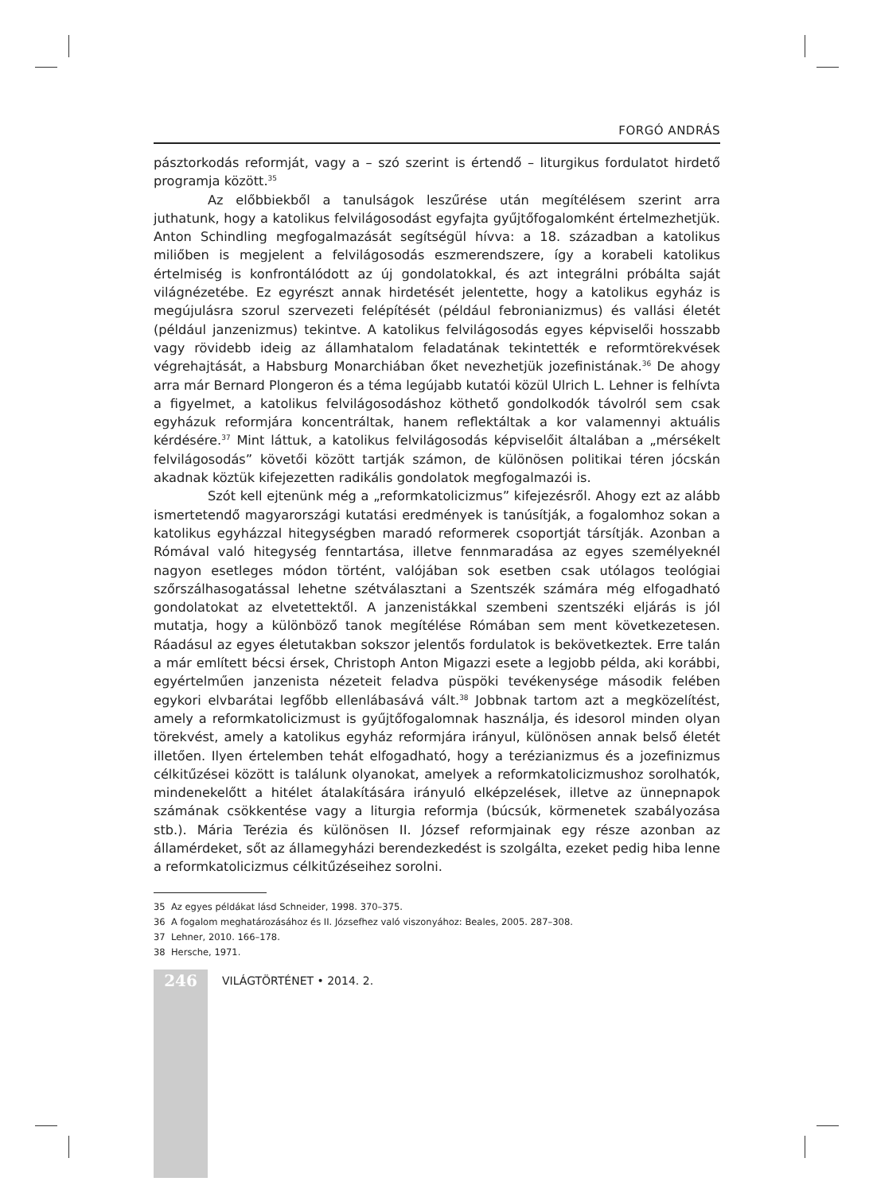FORGÓ ANDRÁS
pásztorkodás reformját, vagy a – szó szerint is értendő – liturgikus fordulatot hirdető programja között.<sup>35</sup>
Az előbbiekből a tanulságok leszűrése után megítélésem szerint arra juthatunk, hogy a katolikus felvilágosodást egyfajta gyűjtőfogalomként értelmezhetjük. Anton Schindling megfogalmazását segítségül hívva: a 18. században a katolikus miliőben is megjelent a felvilágosodás eszmerendszere, így a korabeli katolikus értelmiség is konfrontálódott az új gondolatokkal, és azt integrálni próbálta saját világnézetébe. Ez egyrészt annak hirdetését jelentette, hogy a katolikus egyház is megújulásra szorul szervezeti felépítését (például febronianizmus) és vallási életét (például janzenizmus) tekintve. A katolikus felvilágosodás egyes képviselői hosszabb vagy rövidebb ideig az államhatalom feladatának tekintették e reformtörekvések végrehajtását, a Habsburg Monarchiában őket nevezhetjük jozefinistának.<sup>36</sup> De ahogy arra már Bernard Plongeron és a téma legújabb kutatói közül Ulrich L. Lehner is felhívta a figyelmet, a katolikus felvilágosodáshoz köthető gondolkodók távolról sem csak egyházuk reformjára koncentráltak, hanem reflektáltak a kor valamennyi aktuális kérdésére.<sup>37</sup> Mint láttuk, a katolikus felvilágosodás képviselőit általában a „mérsékelt felvilágosodás” követői között tartják számon, de különösen politikai téren jócskán akadnak köztük kifejezetten radikális gondolatok megfogalmazói is.
Szót kell ejtenünk még a „reformkatolicizmus” kifejezésről. Ahogy ezt az alább ismertetendő magyarországi kutatási eredmények is tanúsítják, a fogalomhoz sokan a katolikus egyházzal hitegységben maradó reformerek csoportját társítják. Azonban a Rómával való hitegység fenntartása, illetve fennmaradása az egyes személyeknél nagyon esetleges módon történt, valójában sok esetben csak utólagos teológiai szőrszálhasogatással lehetne szétválasztani a Szentszék számára még elfogadható gondolatokat az elvetettektől. A janzenistákkal szembeni szentszéki eljárás is jól mutatja, hogy a különböző tanok megítélése Rómában sem ment következetesen. Ráadásul az egyes életutakban sokszor jelentős fordulatok is bekövetkeztek. Erre talán a már említett bécsi érsek, Christoph Anton Migazzi esete a legjobb példa, aki korábbi, egyértelműen janzenista nézeteit feladva püspöki tevékenysége második felében egykori elvbarátai legfőbb ellenlábasává vált.<sup>38</sup> Jobbnak tartom azt a megközelítést, amely a reformkatolicizmust is gyűjtőfogalomnak használja, és idesorol minden olyan törekvést, amely a katolikus egyház reformjára irányul, különösen annak belső életét illetően. Ilyen értelemben tehát elfogadható, hogy a terézianizmus és a jozefinizmus célkitűzései között is találunk olyanokat, amelyek a reformkatolicizmushoz sorolhatók, mindenekelőtt a hitélet átalakítására irányuló elképzelések, illetve az ünnepnapok számának csökkentése vagy a liturgia reformja (búcsúk, körmenetek szabályozása stb.). Mária Terézia és különösen II. József reformjainak egy része azonban az államérdeket, sőt az államegyházi berendezkedést is szolgálta, ezeket pedig hiba lenne a reformkatolicizmus célkitűzéseihez sorolni.
35 Az egyes példákat lásd Schneider, 1998. 370–375.
36 A fogalom meghatározásához és II. Józsefhez való viszonyához: Beales, 2005. 287–308.
37 Lehner, 2010. 166–178.
38 Hersche, 1971.
246
VILÁGTÖRTÉNET • 2014. 2.